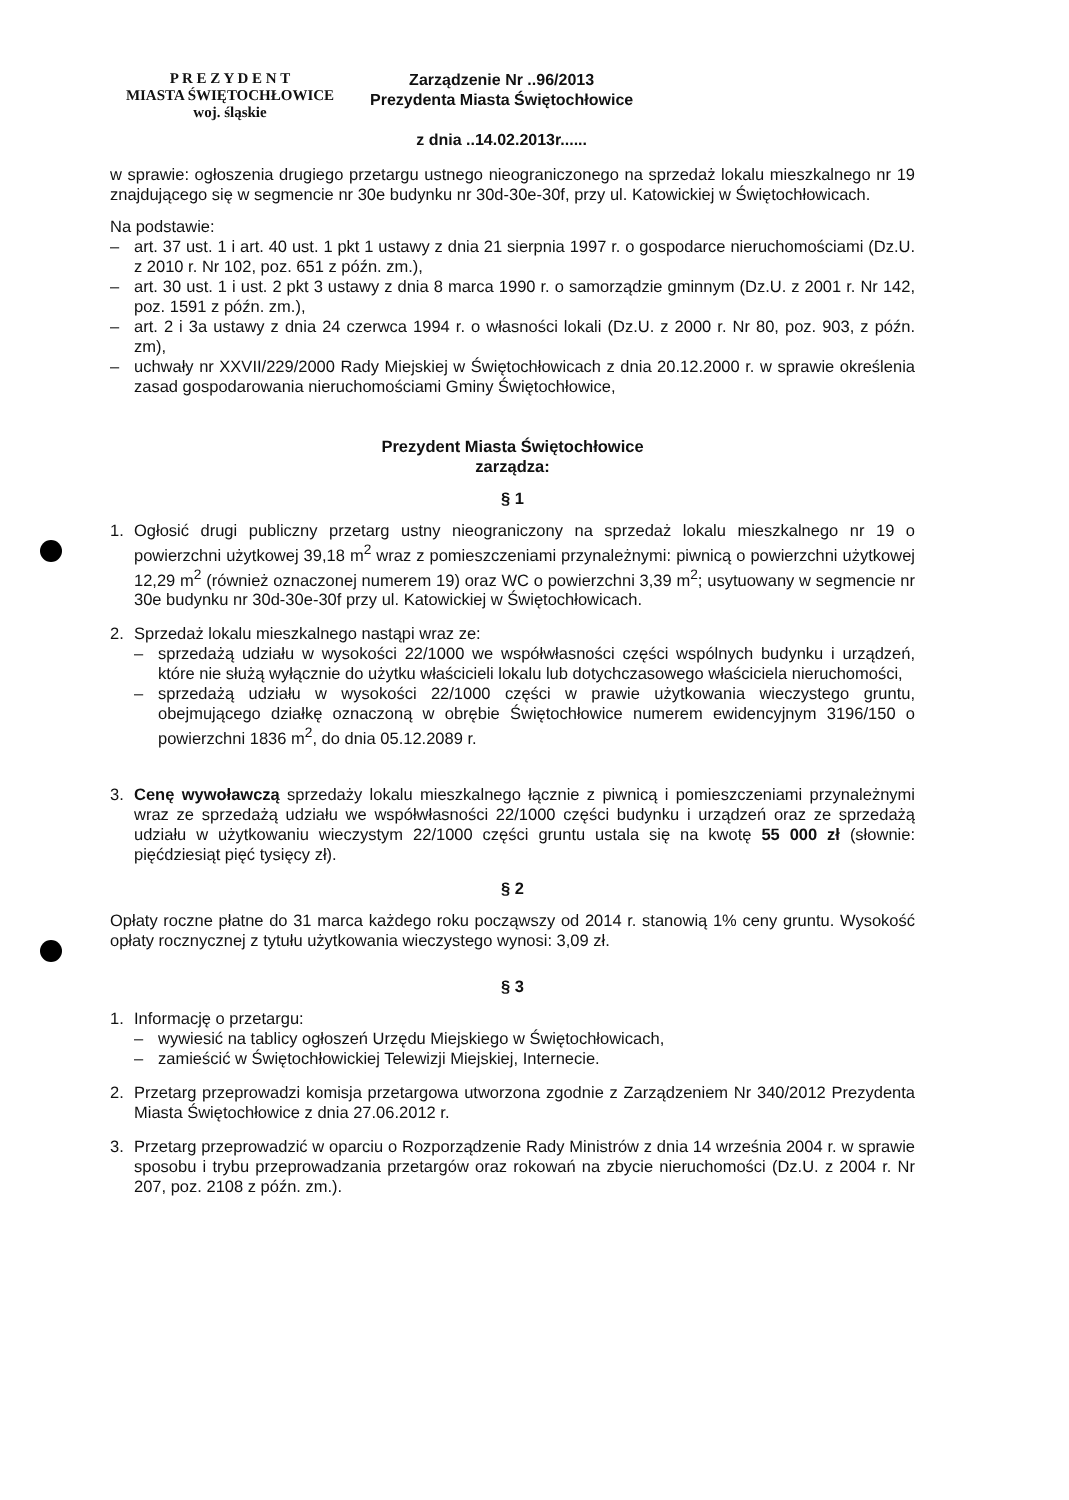P R E Z Y D E N T
MIASTA ŚWIĘTOCHŁOWICE
woj. śląskie
Zarządzenie Nr ..96/2013
Prezydenta Miasta Świętochłowice
z dnia ..14.02.2013r......
w sprawie: ogłoszenia drugiego przetargu ustnego nieograniczonego na sprzedaż lokalu mieszkalnego nr 19 znajdującego się w segmencie nr 30e budynku nr 30d-30e-30f, przy ul. Katowickiej w Świętochłowicach.
Na podstawie:
– art. 37 ust. 1 i art. 40 ust. 1 pkt 1 ustawy z dnia 21 sierpnia 1997 r. o gospodarce nieruchomościami (Dz.U. z 2010 r. Nr 102, poz. 651 z późn. zm.),
– art. 30 ust. 1 i ust. 2 pkt 3 ustawy z dnia 8 marca 1990 r. o samorządzie gminnym (Dz.U. z 2001 r. Nr 142, poz. 1591 z późn. zm.),
– art. 2 i 3a ustawy z dnia 24 czerwca 1994 r. o własności lokali (Dz.U. z 2000 r. Nr 80, poz. 903, z późn. zm),
– uchwały nr XXVII/229/2000 Rady Miejskiej w Świętochłowicach z dnia 20.12.2000 r. w sprawie określenia zasad gospodarowania nieruchomościami Gminy Świętochłowice,
Prezydent Miasta Świętochłowice
zarządza:
§ 1
1. Ogłosić drugi publiczny przetarg ustny nieograniczony na sprzedaż lokalu mieszkalnego nr 19 o powierzchni użytkowej 39,18 m<sup>2</sup> wraz z pomieszczeniami przynależnymi: piwnicą o powierzchni użytkowej 12,29 m<sup>2</sup> (również oznaczonej numerem 19) oraz WC o powierzchni 3,39 m<sup>2</sup>; usytuowany w segmencie nr 30e budynku nr 30d-30e-30f przy ul. Katowickiej w Świętochłowicach.
2. Sprzedaż lokalu mieszkalnego nastąpi wraz ze:
– sprzedażą udziału w wysokości 22/1000 we współwłasności części wspólnych budynku i urządzeń, które nie służą wyłącznie do użytku właścicieli lokalu lub dotychczasowego właściciela nieruchomości,
– sprzedażą udziału w wysokości 22/1000 części w prawie użytkowania wieczystego gruntu, obejmującego działkę oznaczoną w obrębie Świętochłowice numerem ewidencyjnym 3196/150 o powierzchni 1836 m<sup>2</sup>, do dnia 05.12.2089 r.
3. Cenę wywoławczą sprzedaży lokalu mieszkalnego łącznie z piwnicą i pomieszczeniami przynależnymi wraz ze sprzedażą udziału we współwłasności 22/1000 części budynku i urządzeń oraz ze sprzedażą udziału w użytkowaniu wieczystym 22/1000 części gruntu ustala się na kwotę 55 000 zł (słownie: pięćdziesiąt pięć tysięcy zł).
§ 2
Opłaty roczne płatne do 31 marca każdego roku począwszy od 2014 r. stanowią 1% ceny gruntu. Wysokość opłaty rocznycznej z tytułu użytkowania wieczystego wynosi: 3,09 zł.
§ 3
1. Informację o przetargu:
– wywiesić na tablicy ogłoszeń Urzędu Miejskiego w Świętochłowicach,
– zamieścić w Świętochłowickiej Telewizji Miejskiej, Internecie.
2. Przetarg przeprowadzi komisja przetargowa utworzona zgodnie z Zarządzeniem Nr 340/2012 Prezydenta Miasta Świętochłowice z dnia 27.06.2012 r.
3. Przetarg przeprowadzić w oparciu o Rozporządzenie Rady Ministrów z dnia 14 września 2004 r. w sprawie sposobu i trybu przeprowadzania przetargów oraz rokowań na zbycie nieruchomości (Dz.U. z 2004 r. Nr 207, poz. 2108 z późn. zm.).